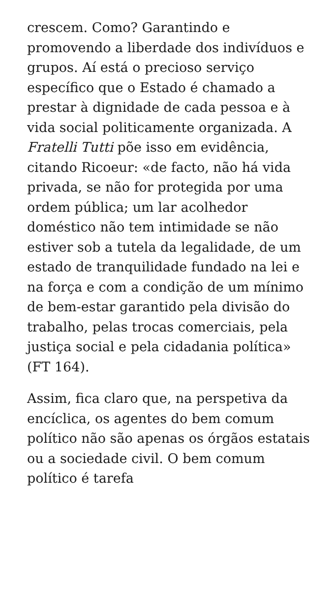crescem. Como? Garantindo e promovendo a liberdade dos indivíduos e grupos. Aí está o precioso serviço específico que o Estado é chamado a prestar à dignidade de cada pessoa e à vida social politicamente organizada. A Fratelli Tutti põe isso em evidência, citando Ricoeur: «de facto, não há vida privada, se não for protegida por uma ordem pública; um lar acolhedor doméstico não tem intimidade se não estiver sob a tutela da legalidade, de um estado de tranquilidade fundado na lei e na força e com a condição de um mínimo de bem-estar garantido pela divisão do trabalho, pelas trocas comerciais, pela justiça social e pela cidadania política» (FT 164).
Assim, fica claro que, na perspetiva da encíclica, os agentes do bem comum político não são apenas os órgãos estatais ou a sociedade civil. O bem comum político é tarefa